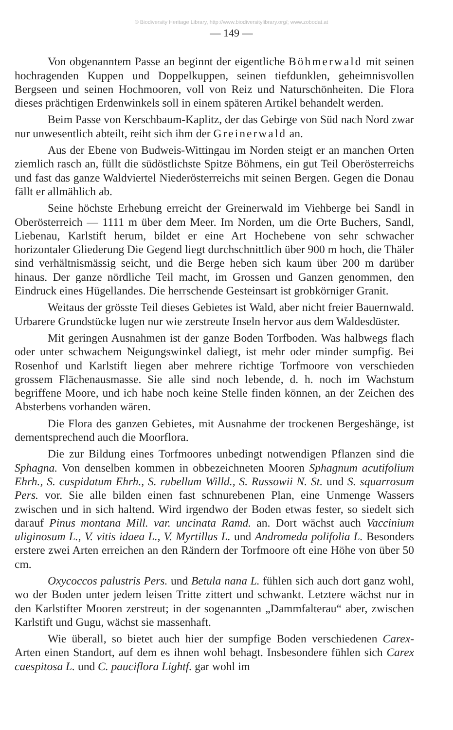© Biodiversity Heritage Library, http://www.biodiversitylibrary.org/; www.zobodat.at
— 149 —
Von obgenanntem Passe an beginnt der eigentliche Böhmerwald mit seinen hochragenden Kuppen und Doppelkuppen, seinen tiefdunklen, geheimnisvollen Bergseen und seinen Hochmooren, voll von Reiz und Naturschönheiten. Die Flora dieses prächtigen Erdenwinkels soll in einem späteren Artikel behandelt werden.
Beim Passe von Kerschbaum-Kaplitz, der das Gebirge von Süd nach Nord zwar nur unwesentlich abteilt, reiht sich ihm der Greinerwald an.
Aus der Ebene von Budweis-Wittingau im Norden steigt er an manchen Orten ziemlich rasch an, füllt die südöstlichste Spitze Böhmens, ein gut Teil Oberösterreichs und fast das ganze Waldviertel Niederösterreichs mit seinen Bergen. Gegen die Donau fällt er allmählich ab.
Seine höchste Erhebung erreicht der Greinerwald im Viehberge bei Sandl in Oberösterreich — 1111 m über dem Meer. Im Norden, um die Orte Buchers, Sandl, Liebenau, Karlstift herum, bildet er eine Art Hochebene von sehr schwacher horizontaler Gliederung Die Gegend liegt durchschnittlich über 900 m hoch, die Thäler sind verhältnismässig seicht, und die Berge heben sich kaum über 200 m darüber hinaus. Der ganze nördliche Teil macht, im Grossen und Ganzen genommen, den Eindruck eines Hügellandes. Die herrschende Gesteinsart ist grobkörniger Granit.
Weitaus der grösste Teil dieses Gebietes ist Wald, aber nicht freier Bauernwald. Urbarere Grundstücke lugen nur wie zerstreute Inseln hervor aus dem Waldesdüster.
Mit geringen Ausnahmen ist der ganze Boden Torfboden. Was halbwegs flach oder unter schwachem Neigungswinkel daliegt, ist mehr oder minder sumpfig. Bei Rosenhof und Karlstift liegen aber mehrere richtige Torfmoore von verschieden grossem Flächenausmasse. Sie alle sind noch lebende, d. h. noch im Wachstum begriffene Moore, und ich habe noch keine Stelle finden können, an der Zeichen des Absterbens vorhanden wären.
Die Flora des ganzen Gebietes, mit Ausnahme der trockenen Bergeshänge, ist dementsprechend auch die Moorflora.
Die zur Bildung eines Torfmoores unbedingt notwendigen Pflanzen sind die Sphagna. Von denselben kommen in obbezeichneten Mooren Sphagnum acutifolium Ehrh., S. cuspidatum Ehrh., S. rubellum Willd., S. Russowii N. St. und S. squarrosum Pers. vor. Sie alle bilden einen fast schnurebenen Plan, eine Unmenge Wassers zwischen und in sich haltend. Wird irgendwo der Boden etwas fester, so siedelt sich darauf Pinus montana Mill. var. uncinata Ramd. an. Dort wächst auch Vaccinium uliginosum L., V. vitis idaea L., V. Myrtillus L. und Andromeda polifolia L. Besonders erstere zwei Arten erreichen an den Rändern der Torfmoore oft eine Höhe von über 50 cm.
Oxycoccos palustris Pers. und Betula nana L. fühlen sich auch dort ganz wohl, wo der Boden unter jedem leisen Tritte zittert und schwankt. Letztere wächst nur in den Karlstifter Mooren zerstreut; in der sogenannten „Dammfalterau“ aber, zwischen Karlstift und Gugu, wächst sie massenhaft.
Wie überall, so bietet auch hier der sumpfige Boden verschiedenen Carex-Arten einen Standort, auf dem es ihnen wohl behagt. Insbesondere fühlen sich Carex caespitosa L. und C. pauciflora Lightf. gar wohl im